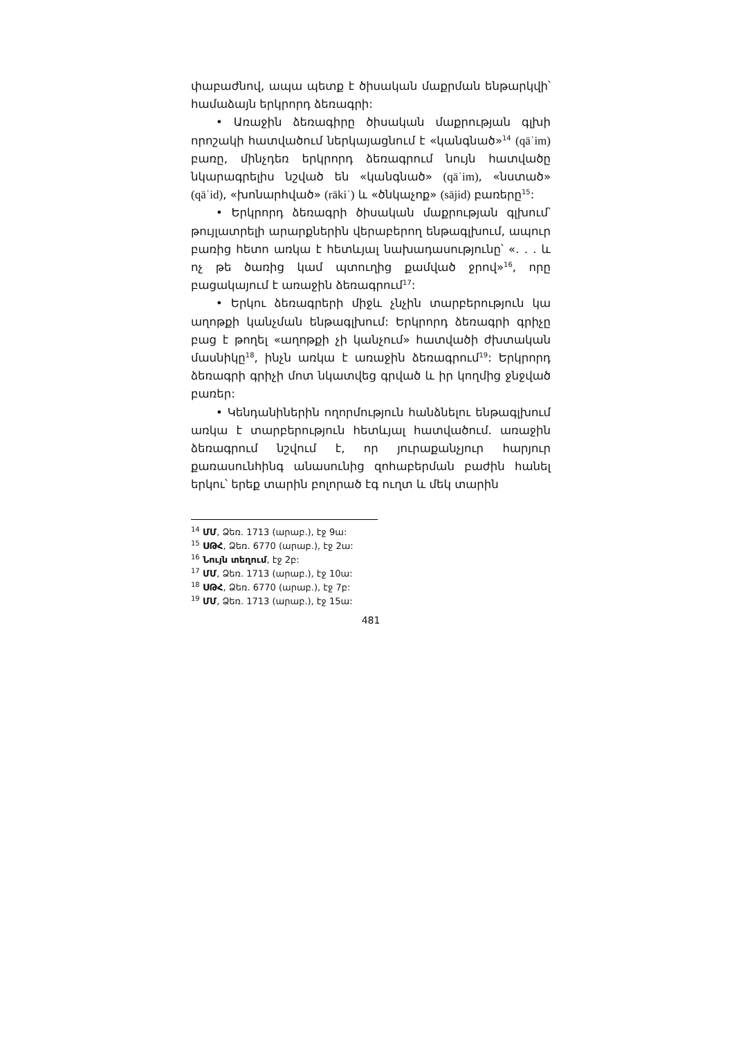փաբաժնով, ապա պետք է ծիսական մաքրման ենթարկվի՝ համաձայն երկրորդ ձեռագրի:
• Առաջին ձեռագիրը ծիսական մաքրության գլխի որոշակի հատվածում ներկայացնում է «կանգնած»<sup>14</sup> (qāʾim) բառը, մինչդեռ երկրորդ ձեռագրում նույն հատվածը նկարագրելիս նշված են «կանգնած» (qāʾim), «նստած» (qāʿid), «խոնարհված» (rākiʿ) և «ծնկաչոք» (sājid) բառերը<sup>15</sup>:
• Երկրորդ ձեռագրի ծիսական մաքրության գլխում՝ թույլատրելի արարքներին վերաբերող ենթագլխում, ապուր բառից հետո առկա է հետևյալ նախադասությունը՝ «. . . և ոչ թե ծառից կամ պտուղից քամված ջրով»<sup>16</sup>, որը բացակայում է առաջին ձեռագրում<sup>17</sup>:
• Երկու ձեռագրերի միջև չնչին տարբերություն կա աղոթքի կանչման ենթագլխում: Երկրորդ ձեռագրի գրիչը բաց է թողել «աղոթքի չի կանչում» հատվածի ժխտական մասնիկը<sup>18</sup>, ինչն առկա է առաջին ձեռագրում<sup>19</sup>: Երկրորդ ձեռագրի գրիչի մոտ նկատվեց գրված և իր կողմից ջնջված բառեր:
• Կենդանիներին ողորմություն հանձնելու ենթագլխում առկա է տարբերություն հետևյալ հատվածում. առաջին ձեռագրում նշվում է, որ յուրաքանչյուր հարյուր քառասունհինգ անասունից զոհաբերման բաժին հանել երկու՝ երեք տարին բոլորած էգ ուղտ և մեկ տարին
<sup>14</sup> ՄՄ, Ձեռ. 1713 (արաբ.), էջ 9ա:
<sup>15</sup> ՍԹՀ, Ձեռ. 6770 (արաբ.), էջ 2ա:
<sup>16</sup> Նույն տեղում, էջ 2բ:
<sup>17</sup> ՄՄ, Ձեռ. 1713 (արաբ.), էջ 10ա:
<sup>18</sup> ՍԹՀ, Ձեռ. 6770 (արաբ.), էջ 7բ:
<sup>19</sup> ՄՄ, Ձեռ. 1713 (արաբ.), էջ 15ա:
481